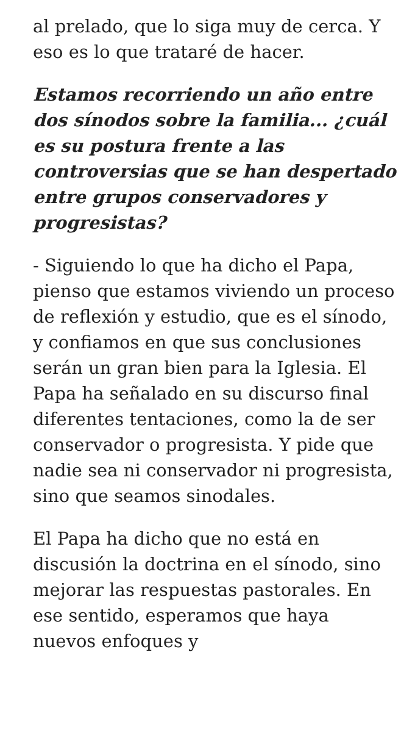al prelado, que lo siga muy de cerca. Y eso es lo que trataré de hacer.
Estamos recorriendo un año entre dos sínodos sobre la familia... ¿cuál es su postura frente a las controversias que se han despertado entre grupos conservadores y progresistas?
- Siguiendo lo que ha dicho el Papa, pienso que estamos viviendo un proceso de reflexión y estudio, que es el sínodo, y confiamos en que sus conclusiones serán un gran bien para la Iglesia. El Papa ha señalado en su discurso final diferentes tentaciones, como la de ser conservador o progresista. Y pide que nadie sea ni conservador ni progresista, sino que seamos sinodales.
El Papa ha dicho que no está en discusión la doctrina en el sínodo, sino mejorar las respuestas pastorales. En ese sentido, esperamos que haya nuevos enfoques y